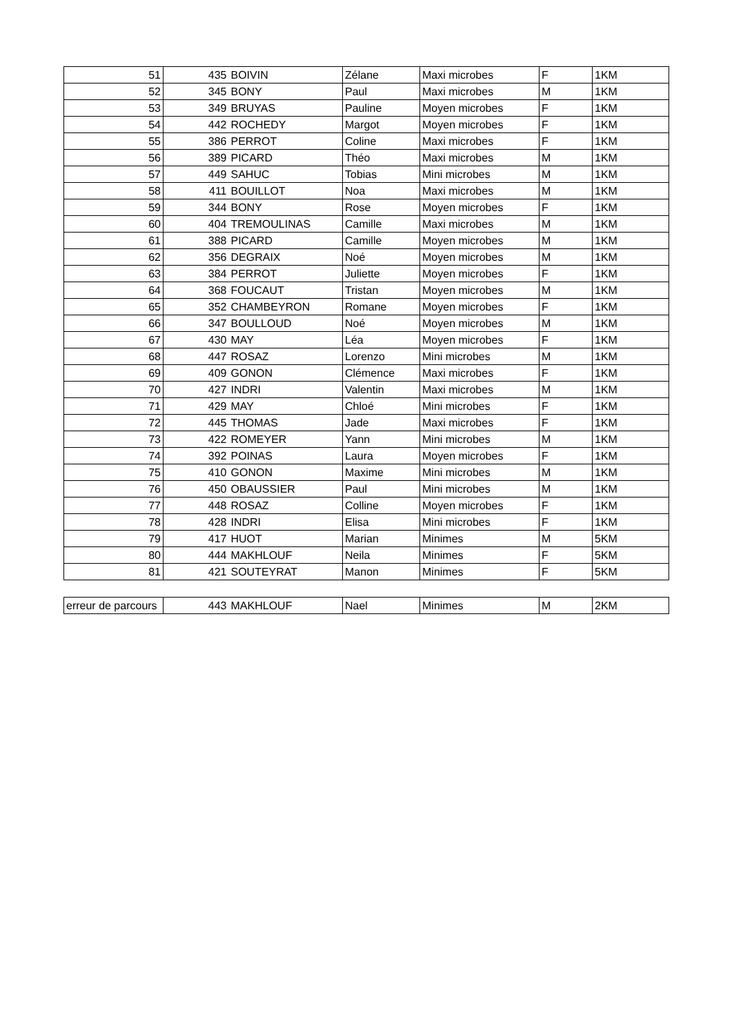| 51 | 435 | BOIVIN | Zélane | Maxi microbes | F | 1KM |
| 52 | 345 | BONY | Paul | Maxi microbes | M | 1KM |
| 53 | 349 | BRUYAS | Pauline | Moyen microbes | F | 1KM |
| 54 | 442 | ROCHEDY | Margot | Moyen microbes | F | 1KM |
| 55 | 386 | PERROT | Coline | Maxi microbes | F | 1KM |
| 56 | 389 | PICARD | Théo | Maxi microbes | M | 1KM |
| 57 | 449 | SAHUC | Tobias | Mini microbes | M | 1KM |
| 58 | 411 | BOUILLOT | Noa | Maxi microbes | M | 1KM |
| 59 | 344 | BONY | Rose | Moyen microbes | F | 1KM |
| 60 | 404 | TREMOULINAS | Camille | Maxi microbes | M | 1KM |
| 61 | 388 | PICARD | Camille | Moyen microbes | M | 1KM |
| 62 | 356 | DEGRAIX | Noé | Moyen microbes | M | 1KM |
| 63 | 384 | PERROT | Juliette | Moyen microbes | F | 1KM |
| 64 | 368 | FOUCAUT | Tristan | Moyen microbes | M | 1KM |
| 65 | 352 | CHAMBEYRON | Romane | Moyen microbes | F | 1KM |
| 66 | 347 | BOULLOUD | Noé | Moyen microbes | M | 1KM |
| 67 | 430 | MAY | Léa | Moyen microbes | F | 1KM |
| 68 | 447 | ROSAZ | Lorenzo | Mini microbes | M | 1KM |
| 69 | 409 | GONON | Clémence | Maxi microbes | F | 1KM |
| 70 | 427 | INDRI | Valentin | Maxi microbes | M | 1KM |
| 71 | 429 | MAY | Chloé | Mini microbes | F | 1KM |
| 72 | 445 | THOMAS | Jade | Maxi microbes | F | 1KM |
| 73 | 422 | ROMEYER | Yann | Mini microbes | M | 1KM |
| 74 | 392 | POINAS | Laura | Moyen microbes | F | 1KM |
| 75 | 410 | GONON | Maxime | Mini microbes | M | 1KM |
| 76 | 450 | OBAUSSIER | Paul | Mini microbes | M | 1KM |
| 77 | 448 | ROSAZ | Colline | Moyen microbes | F | 1KM |
| 78 | 428 | INDRI | Elisa | Mini microbes | F | 1KM |
| 79 | 417 | HUOT | Marian | Minimes | M | 5KM |
| 80 | 444 | MAKHLOUF | Neila | Minimes | F | 5KM |
| 81 | 421 | SOUTEYRAT | Manon | Minimes | F | 5KM |
| erreur de parcours | 443 | MAKHLOUF | Nael | Minimes | M | 2KM |